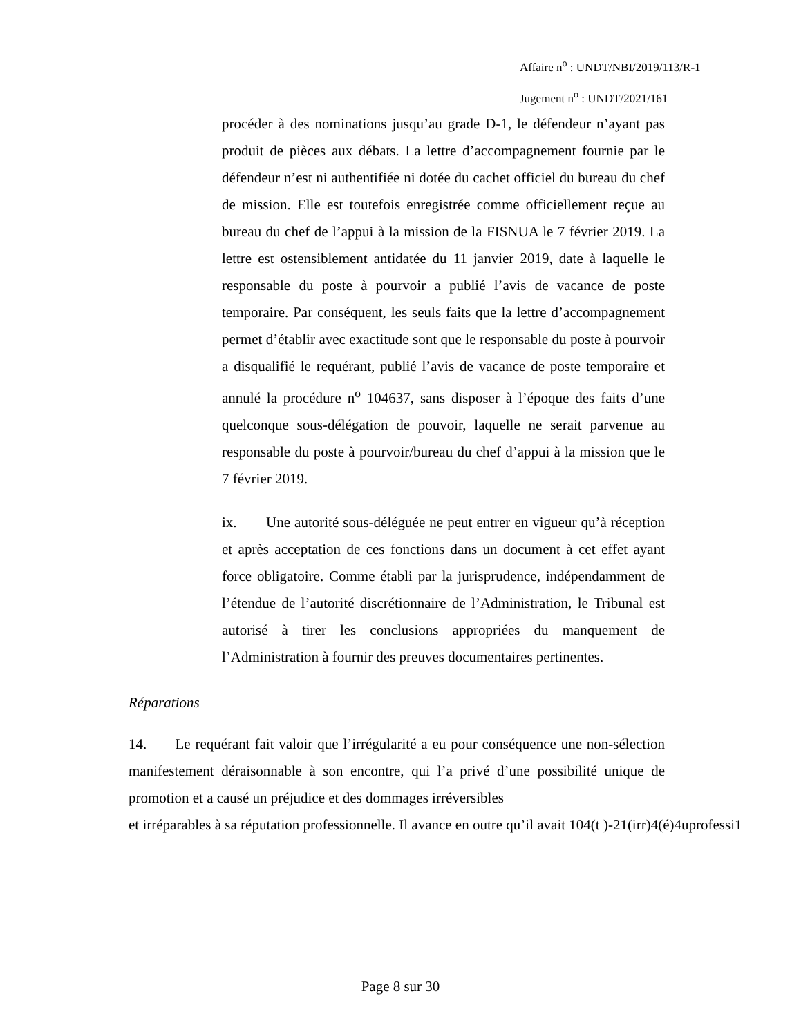Affaire n<sup>o</sup> : UNDT/NBI/2019/113/R-1
Jugement n<sup>o</sup> : UNDT/2021/161
procéder à des nominations jusqu’au grade D-1, le défendeur n’ayant pas produit de pièces aux débats. La lettre d’accompagnement fournie par le défendeur n’est ni authentifiée ni dotée du cachet officiel du bureau du chef de mission. Elle est toutefois enregistrée comme officiellement reçue au bureau du chef de l’appui à la mission de la FISNUA le 7 février 2019. La lettre est ostensiblement antidatée du 11 janvier 2019, date à laquelle le responsable du poste à pourvoir a publié l’avis de vacance de poste temporaire. Par conséquent, les seuls faits que la lettre d’accompagnement permet d’établir avec exactitude sont que le responsable du poste à pourvoir a disqualifié le requérant, publié l’avis de vacance de poste temporaire et annulé la procédure n<sup>o</sup> 104637, sans disposer à l’époque des faits d’une quelconque sous-délégation de pouvoir, laquelle ne serait parvenue au responsable du poste à pourvoir/bureau du chef d’appui à la mission que le 7 février 2019.
ix. Une autorité sous-déléguée ne peut entrer en vigueur qu’à réception et après acceptation de ces fonctions dans un document à cet effet ayant force obligatoire. Comme établi par la jurisprudence, indépendamment de l’étendue de l’autorité discrétionnaire de l’Administration, le Tribunal est autorisé à tirer les conclusions appropriées du manquement de l’Administration à fournir des preuves documentaires pertinentes.
Réparations
14. Le requérant fait valoir que l’irrégularité a eu pour conséquence une non-sélection manifestement déraisonnable à son encontre, qui l’a privé d’une possibilité unique de promotion et a causé un préjudice et des dommages irréversibles
et irréparables à sa réputation professionnelle. Il avance en outre qu’il avait 104(t )-21(irr)4(é)4uprofessi1
Page 8 sur 30